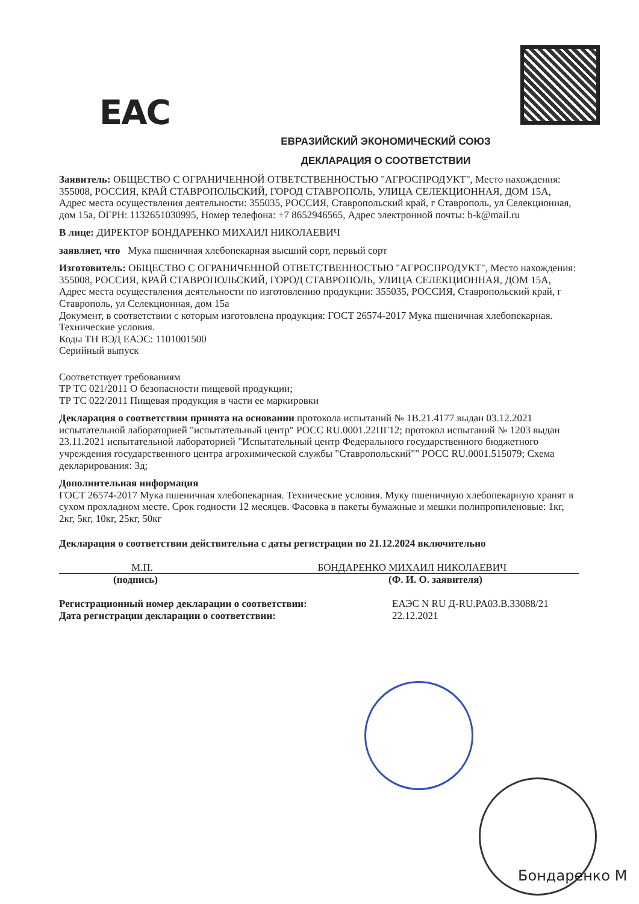EAC
ЕВРАЗИЙСКИЙ ЭКОНОМИЧЕСКИЙ СОЮЗ
ДЕКЛАРАЦИЯ О СООТВЕТСТВИИ
Заявитель: ОБЩЕСТВО С ОГРАНИЧЕННОЙ ОТВЕТСТВЕННОСТЬЮ "АГРОСПРОДУКТ", Место нахождения: 355008, РОССИЯ, КРАЙ СТАВРОПОЛЬСКИЙ, ГОРОД СТАВРОПОЛЬ, УЛИЦА СЕЛЕКЦИОННАЯ, ДОМ 15А, Адрес места осуществления деятельности: 355035, РОССИЯ, Ставропольский край, г Ставрополь, ул Селекционная, дом 15а, ОГРН: 1132651030995, Номер телефона: +7 8652946565, Адрес электронной почты: b-k@mail.ru
В лице: ДИРЕКТОР БОНДАРЕНКО МИХАИЛ НИКОЛАЕВИЧ
заявляет, что Мука пшеничная хлебопекарная высший сорт, первый сорт
Изготовитель: ОБЩЕСТВО С ОГРАНИЧЕННОЙ ОТВЕТСТВЕННОСТЬЮ "АГРОСПРОДУКТ", Место нахождения: 355008, РОССИЯ, КРАЙ СТАВРОПОЛЬСКИЙ, ГОРОД СТАВРОПОЛЬ, УЛИЦА СЕЛЕКЦИОННАЯ, ДОМ 15А, Адрес места осуществления деятельности по изготовлению продукции: 355035, РОССИЯ, Ставропольский край, г Ставрополь, ул Селекционная, дом 15а
Документ, в соответствии с которым изготовлена продукция: ГОСТ 26574-2017 Мука пшеничная хлебопекарная. Технические условия.
Коды ТН ВЭД ЕАЭС: 1101001500
Серийный выпуск
Соответствует требованиям
ТР ТС 021/2011 О безопасности пищевой продукции;
ТР ТС 022/2011 Пищевая продукция в части ее маркировки
Декларация о соответствии принята на основании протокола испытаний № 1В.21.4177 выдан 03.12.2021 испытательной лабораторией "испытательный центр" РОСС RU.0001.22ПГ12; протокол испытаний № 1203 выдан 23.11.2021 испытательной лабораторией "Испытательный центр Федерального государственного бюджетного учреждения государственного центра агрохимической службы "Ставропольский"" РОСС RU.0001.515079; Схема декларирования: 3д;
Дополнительная информация
ГОСТ 26574-2017 Мука пшеничная хлебопекарная. Технические условия. Муку пшеничную хлебопекарную хранят в сухом прохладном месте. Срок годности 12 месяцев. Фасовка в пакеты бумажные и мешки полипропиленовые: 1кг, 2кг, 5кг, 10кг, 25кг, 50кг
Декларация о соответствии действительна с даты регистрации по 21.12.2024 включительно
М.П. БОНДАРЕНКО МИХАИЛ НИКОЛАЕВИЧ
(подпись) (Ф. И. О. заявителя)
Регистрационный номер декларации о соответствии:
Дата регистрации декларации о соответствии: ЕАЭС N RU Д-RU.PA03.B.33088/21
22.12.2021
Бондаренко М